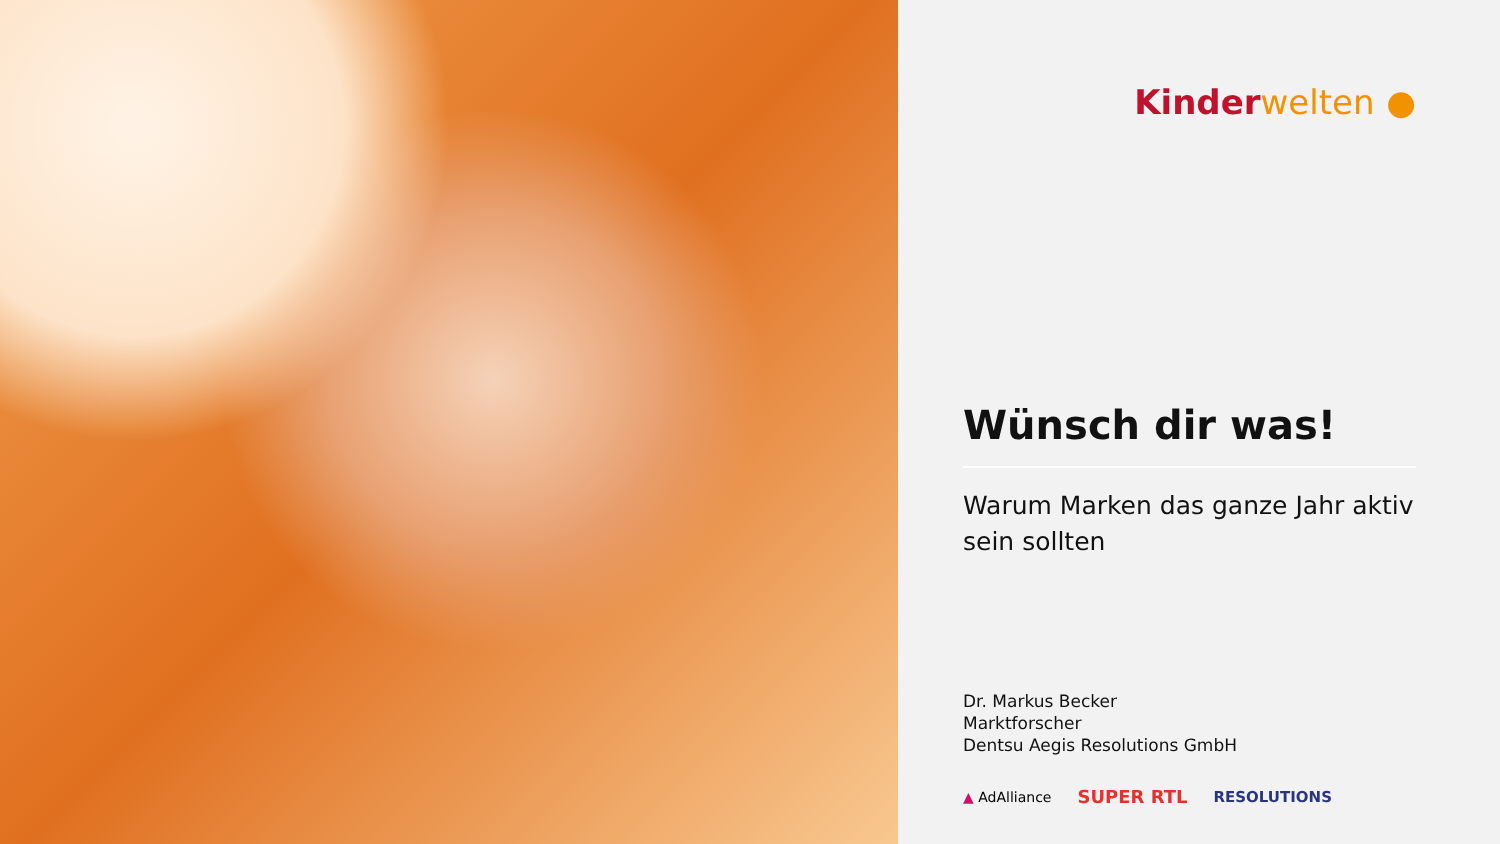Kinder welten ●
Wünsch dir was!
Warum Marken das ganze Jahr aktiv sein sollten
Dr. Markus Becker
Marktforscher
Dentsu Aegis Resolutions GmbH
▲ AdAlliance SUPER RTL RESOLUTIONS